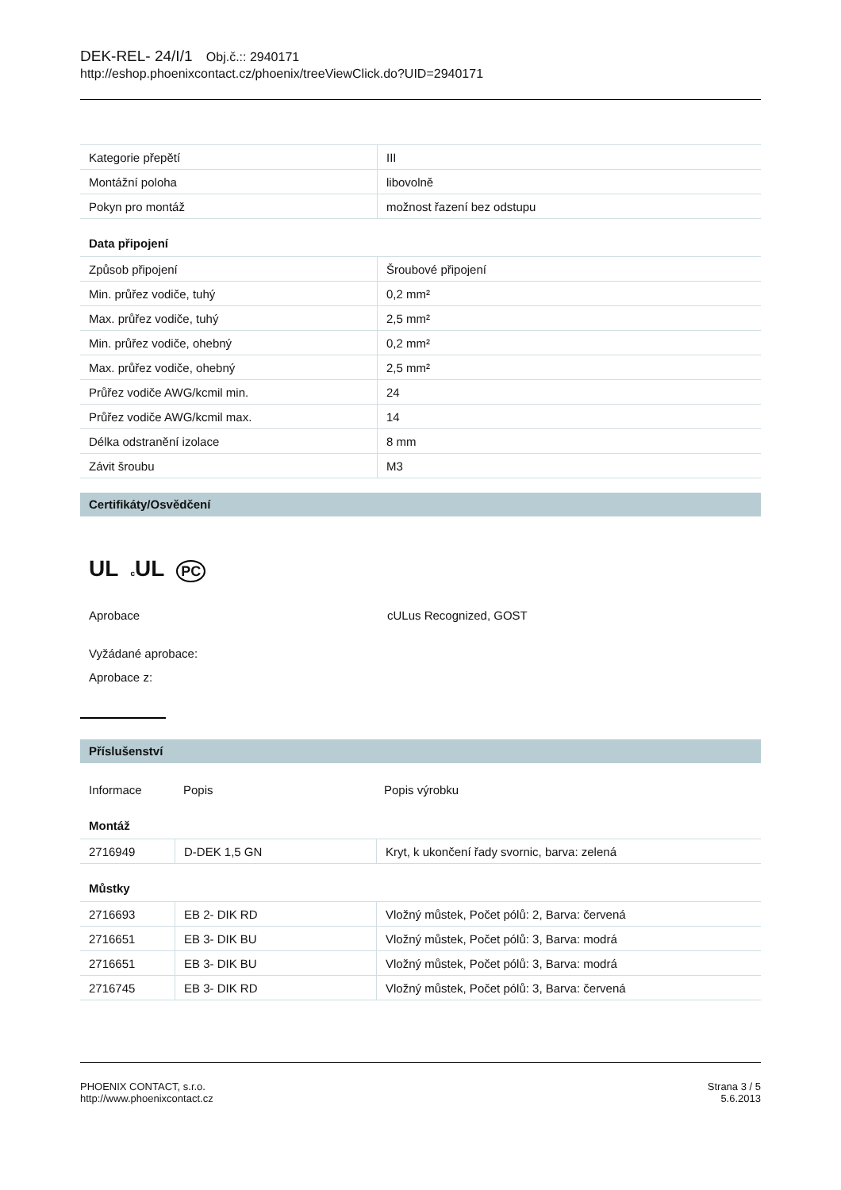DEK-REL- 24/I/1 Obj.č.:: 2940171
http://eshop.phoenixcontact.cz/phoenix/treeViewClick.do?UID=2940171
| Kategorie přepětí | III |
| Montážní poloha | libovolně |
| Pokyn pro montáž | možnost řazení bez odstupu |
Data připojení
| Způsob připojení | Šroubové připojení |
| Min. průřez vodiče, tuhý | 0,2 mm² |
| Max. průřez vodiče, tuhý | 2,5 mm² |
| Min. průřez vodiče, ohebný | 0,2 mm² |
| Max. průřez vodiče, ohebný | 2,5 mm² |
| Průřez vodiče AWG/kcmil min. | 24 |
| Průřez vodiče AWG/kcmil max. | 14 |
| Délka odstranění izolace | 8 mm |
| Závit šroubu | M3 |
Certifikáty/Osvědčení
UL c UL PC
Aprobace cULus Recognized, GOST
Vyžádané aprobace:
Aprobace z:
Příslušenství
| Informace | Popis | Popis výrobku |
Montáž
| 2716949 | D-DEK 1,5 GN | Kryt, k ukončení řady svornic, barva: zelená |
Můstky
| 2716693 | EB 2- DIK RD | Vložný můstek, Počet pólů: 2, Barva: červená |
| 2716651 | EB 3- DIK BU | Vložný můstek, Počet pólů: 3, Barva: modrá |
| 2716651 | EB 3- DIK BU | Vložný můstek, Počet pólů: 3, Barva: modrá |
| 2716745 | EB 3- DIK RD | Vložný můstek, Počet pólů: 3, Barva: červená |
PHOENIX CONTACT, s.r.o.
http://www.phoenixcontact.cz
Strana 3 / 5
5.6.2013